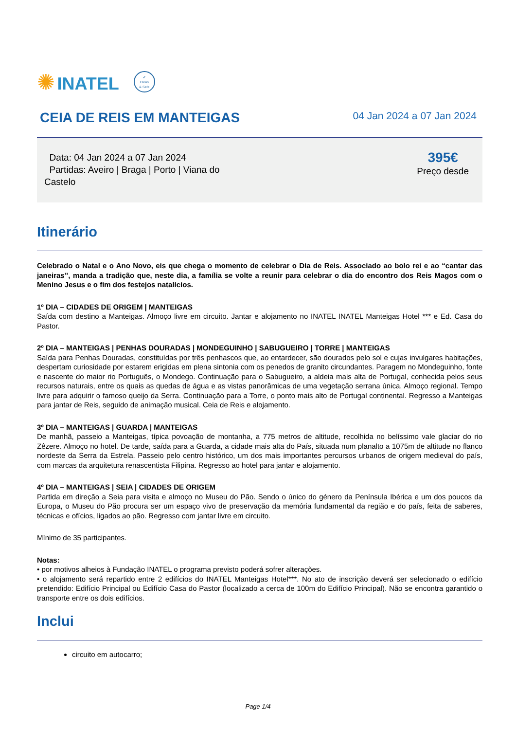✺ INATEL
✔
Clean
& Safe
CEIA DE REIS EM MANTEIGAS
04 Jan 2024 a 07 Jan 2024
Data: 04 Jan 2024 a 07 Jan 2024
Partidas: Aveiro | Braga | Porto | Viana do
Castelo
395€
Preço desde
Itinerário
Celebrado o Natal e o Ano Novo, eis que chega o momento de celebrar o Dia de Reis. Associado ao bolo rei e ao “cantar das janeiras”, manda a tradição que, neste dia, a família se volte a reunir para celebrar o dia do encontro dos Reis Magos com o Menino Jesus e o fim dos festejos natalícios.
1º DIA – CIDADES DE ORIGEM | MANTEIGAS
Saída com destino a Manteigas. Almoço livre em circuito. Jantar e alojamento no INATEL INATEL Manteigas Hotel *** e Ed. Casa do Pastor.
2º DIA – MANTEIGAS | PENHAS DOURADAS | MONDEGUINHO | SABUGUEIRO | TORRE | MANTEIGAS
Saída para Penhas Douradas, constituídas por três penhascos que, ao entardecer, são dourados pelo sol e cujas invulgares habitações, despertam curiosidade por estarem erigidas em plena sintonia com os penedos de granito circundantes. Paragem no Mondeguinho, fonte e nascente do maior rio Português, o Mondego. Continuação para o Sabugueiro, a aldeia mais alta de Portugal, conhecida pelos seus recursos naturais, entre os quais as quedas de água e as vistas panorâmicas de uma vegetação serrana única. Almoço regional. Tempo livre para adquirir o famoso queijo da Serra. Continuação para a Torre, o ponto mais alto de Portugal continental. Regresso a Manteigas para jantar de Reis, seguido de animação musical. Ceia de Reis e alojamento.
3º DIA – MANTEIGAS | GUARDA | MANTEIGAS
De manhã, passeio a Manteigas, típica povoação de montanha, a 775 metros de altitude, recolhida no belíssimo vale glaciar do rio Zêzere. Almoço no hotel. De tarde, saída para a Guarda, a cidade mais alta do País, situada num planalto a 1075m de altitude no flanco nordeste da Serra da Estrela. Passeio pelo centro histórico, um dos mais importantes percursos urbanos de origem medieval do país, com marcas da arquitetura renascentista Filipina. Regresso ao hotel para jantar e alojamento.
4º DIA – MANTEIGAS | SEIA | CIDADES DE ORIGEM
Partida em direção a Seia para visita e almoço no Museu do Pão. Sendo o único do género da Península Ibérica e um dos poucos da Europa, o Museu do Pão procura ser um espaço vivo de preservação da memória fundamental da região e do país, feita de saberes, técnicas e ofícios, ligados ao pão. Regresso com jantar livre em circuito.
Mínimo de 35 participantes.
Notas:
• por motivos alheios à Fundação INATEL o programa previsto poderá sofrer alterações.
• o alojamento será repartido entre 2 edifícios do INATEL Manteigas Hotel***. No ato de inscrição deverá ser selecionado o edifício pretendido: Edifício Principal ou Edifício Casa do Pastor (localizado a cerca de 100m do Edifício Principal). Não se encontra garantido o transporte entre os dois edifícios.
Inclui
circuito em autocarro;
Page 1/4